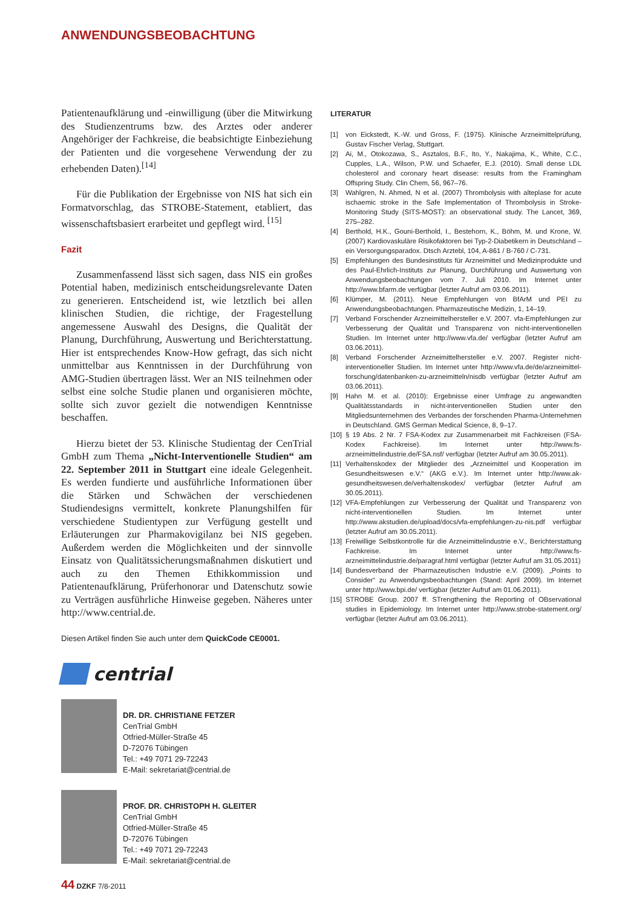ANWENDUNGSBEOBACHTUNG
Patientenaufklärung und -einwilligung (über die Mitwirkung des Studienzentrums bzw. des Arztes oder anderer Angehöriger der Fachkreise, die beabsichtigte Einbeziehung der Patienten und die vorgesehene Verwendung der zu erhebenden Daten).<sup>[14]</sup>
Für die Publikation der Ergebnisse von NIS hat sich ein Formatvorschlag, das STROBE-Statement, etabliert, das wissenschaftsbasiert erarbeitet und gepflegt wird. <sup>[15]</sup>
Fazit
Zusammenfassend lässt sich sagen, dass NIS ein großes Potential haben, medizinisch entscheidungsrelevante Daten zu generieren. Entscheidend ist, wie letztlich bei allen klinischen Studien, die richtige, der Fragestellung angemessene Auswahl des Designs, die Qualität der Planung, Durchführung, Auswertung und Berichterstattung. Hier ist entsprechendes Know-How gefragt, das sich nicht unmittelbar aus Kenntnissen in der Durchführung von AMG-Studien übertragen lässt. Wer an NIS teilnehmen oder selbst eine solche Studie planen und organisieren möchte, sollte sich zuvor gezielt die notwendigen Kenntnisse beschaffen.
Hierzu bietet der 53. Klinische Studientag der CenTrial GmbH zum Thema „Nicht-Interventionelle Studien“ am 22. September 2011 in Stuttgart eine ideale Gelegenheit. Es werden fundierte und ausführliche Informationen über die Stärken und Schwächen der verschiedenen Studiendesigns vermittelt, konkrete Planungshilfen für verschiedene Studientypen zur Verfügung gestellt und Erläuterungen zur Pharmakovigilanz bei NIS gegeben. Außerdem werden die Möglichkeiten und der sinnvolle Einsatz von Qualitätssicherungsmaßnahmen diskutiert und auch zu den Themen Ethikkommission und Patientenaufklärung, Prüferhonorar und Datenschutz sowie zu Verträgen ausführliche Hinweise gegeben. Näheres unter http://www.centrial.de.
Diesen Artikel finden Sie auch unter dem QuickCode CE0001.
centrial
DR. DR. CHRISTIANE FETZER
CenTrial GmbH
Otfried-Müller-Straße 45
D-72076 Tübingen
Tel.: +49 7071 29-72243
E-Mail: sekretariat@centrial.de
PROF. DR. CHRISTOPH H. GLEITER
CenTrial GmbH
Otfried-Müller-Straße 45
D-72076 Tübingen
Tel.: +49 7071 29-72243
E-Mail: sekretariat@centrial.de
LITERATUR
[1] von Eickstedt, K.-W. und Gross, F. (1975). Klinische Arzneimittelprüfung, Gustav Fischer Verlag, Stuttgart.
[2] Ai, M., Otokozawa, S., Asztalos, B.F., Ito, Y., Nakajima, K., White, C.C., Cupples, L.A., Wilson, P.W. und Schaefer, E.J. (2010). Small dense LDL cholesterol and coronary heart disease: results from the Framingham Offspring Study. Clin Chem, 56, 967–76.
[3] Wahlgren, N. Ahmed, N et al. (2007) Thrombolysis with alteplase for acute ischaemic stroke in the Safe Implementation of Thrombolysis in Stroke-Monitoring Study (SITS-MOST): an observational study. The Lancet, 369, 275–282.
[4] Berthold, H.K., Gouni-Berthold, I., Bestehorn, K., Böhm, M. und Krone, W. (2007) Kardiovaskuläre Risikofaktoren bei Typ-2-Diabetikern in Deutschland – ein Versorgungsparadox. Dtsch Arztebl, 104, A-861 / B-760 / C-731.
[5] Empfehlungen des Bundesinstituts für Arzneimittel und Medizinprodukte und des Paul-Ehrlich-Instituts zur Planung, Durchführung und Auswertung von Anwendungsbeobachtungen vom 7. Juli 2010. Im Internet unter http://www.bfarm.de verfügbar (letzter Aufruf am 03.06.2011).
[6] Klümper, M. (2011). Neue Empfehlungen von BfArM und PEI zu Anwendungsbeobachtungen. Pharmazeutische Medizin, 1, 14–19.
[7] Verband Forschender Arzneimittelhersteller e.V. 2007. vfa-Empfehlungen zur Verbesserung der Qualität und Transparenz von nicht-interventionellen Studien. Im Internet unter http://www.vfa.de/ verfügbar (letzter Aufruf am 03.06.2011).
[8] Verband Forschender Arzneimittelhersteller e.V. 2007. Register nicht-interventioneller Studien. Im Internet unter http://www.vfa.de/de/arzneimittel-forschung/datenbanken-zu-arzneimitteln/nisdb verfügbar (letzter Aufruf am 03.06.2011).
[9] Hahn M. et al. (2010): Ergebnisse einer Umfrage zu angewandten Qualitätsstandards in nicht-interventionellen Studien unter den Mitgliedsunternehmen des Verbandes der forschenden Pharma-Unternehmen in Deutschland. GMS German Medical Science, 8, 9–17.
[10] § 19 Abs. 2 Nr. 7 FSA-Kodex zur Zusammenarbeit mit Fachkreisen (FSA-Kodex Fachkreise). Im Internet unter http://www.fs-arzneimittelindustrie.de/FSA.nsf/ verfügbar (letzter Aufruf am 30.05.2011).
[11] Verhaltenskodex der Mitglieder des „Arzneimittel und Kooperation im Gesundheitswesen e.V.“ (AKG e.V.). Im Internet unter http://www.ak-gesundheitswesen.de/verhaltenskodex/ verfügbar (letzter Aufruf am 30.05.2011).
[12] VFA-Empfehlungen zur Verbesserung der Qualität und Transparenz von nicht-interventionellen Studien. Im Internet unter http://www.akstudien.de/upload/docs/vfa-empfehlungen-zu-nis.pdf verfügbar (letzter Aufruf am 30.05.2011).
[13] Freiwillige Selbstkontrolle für die Arzneimittelindustrie e.V., Berichterstattung Fachkreise. Im Internet unter http://www.fs-arzneimittelindustrie.de/paragraf.html verfügbar (letzter Aufruf am 31.05.2011)
[14] Bundesverband der Pharmazeutischen Industrie e.V. (2009). „Points to Consider“ zu Anwendungsbeobachtungen (Stand: April 2009). Im Internet unter http://www.bpi.de/ verfügbar (letzter Aufruf am 01.06.2011).
[15] STROBE Group. 2007 ff. STrengthening the Reporting of OBservational studies in Epidemiology. Im Internet unter http://www.strobe-statement.org/ verfügbar (letzter Aufruf am 03.06.2011).
44 DZKF 7/8-2011